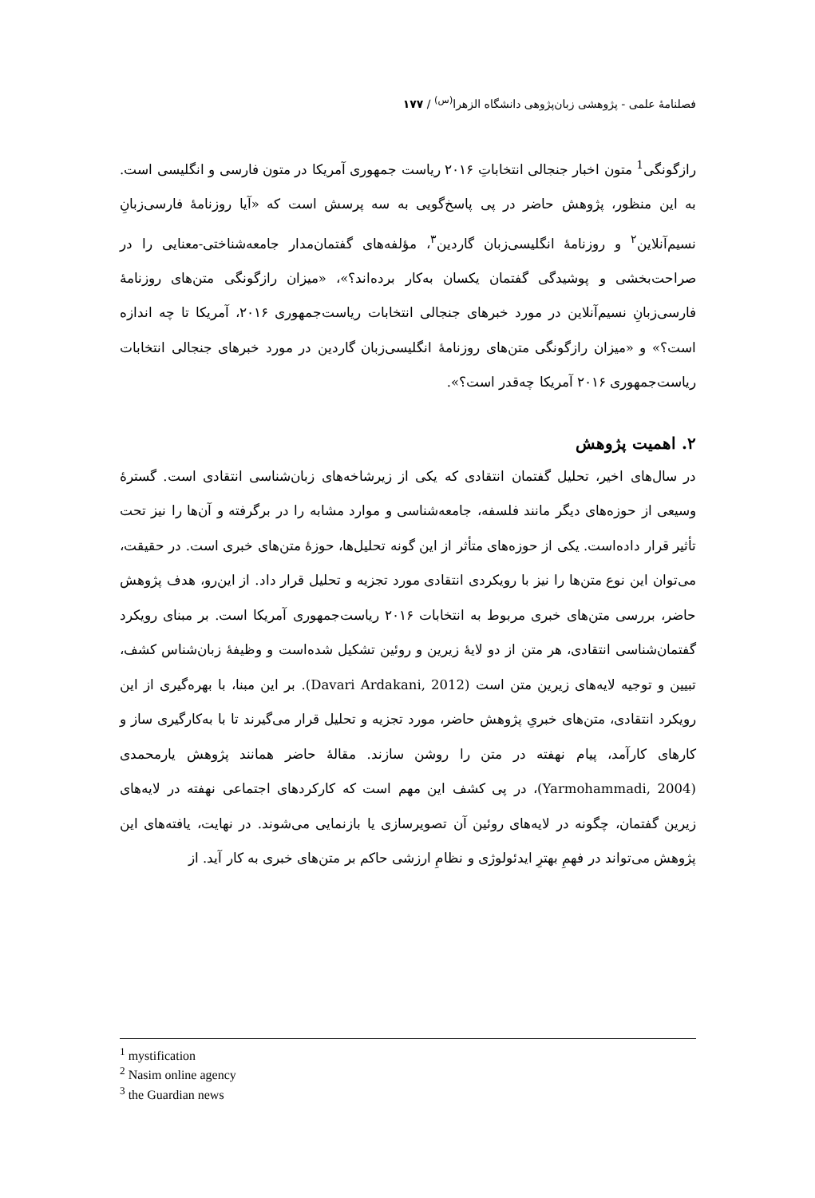فصلنامهٔ علمی - پژوهشی زبان‌پژوهی دانشگاه الزهرا<sup>(س)</sup> / ۱۷۷
رازگونگی<sup>1</sup> متون اخبار جنجالی انتخاباتِ ۲۰۱۶ ریاست جمهوری آمریکا در متون فارسی و انگلیسی است. به این منظور، پژوهش حاضر در پی پاسخ‌گویی به سه پرسش است که «آیا روزنامهٔ فارسی‌زبانِ نسیم‌آنلاین<sup>۲</sup> و روزنامهٔ انگلیسی‌زبان گاردین<sup>۳</sup>، مؤلفه‌های گفتمان‌مدار جامعه‌شناختی-معنایی را در صراحت‌بخشی و پوشیدگی گفتمان یکسان به‌کار برده‌اند؟»، «میزان رازگونگی متن‌های روزنامهٔ فارسی‌زبانِ نسیم‌آنلاین در مورد خبرهای جنجالی انتخابات ریاست‌جمهوری ۲۰۱۶، آمریکا تا چه اندازه است؟» و «میزان رازگونگی متن‌های روزنامهٔ انگلیسی‌زبان گاردین در مورد خبرهای جنجالی انتخابات ریاست‌جمهوری ۲۰۱۶ آمریکا چه‌قدر است؟».
۲. اهمیت پژوهش
در سال‌های اخیر، تحلیل گفتمان انتقادی که یکی از زیرشاخه‌های زبان‌شناسی انتقادی است. گسترهٔ وسیعی از حوزه‌های دیگر مانند فلسفه، جامعه‌شناسی و موارد مشابه را در برگرفته و آن‌ها را نیز تحت تأثیر قرار داده‌است. یکی از حوزه‌های متأثر از این گونه تحلیل‌ها، حوزهٔ متن‌های خبری است. در حقیقت، می‌توان این نوع متن‌ها را نیز با رویکردی انتقادی مورد تجزیه و تحلیل قرار داد. از این‌رو، هدف پژوهش حاضر، بررسی متن‌های خبری مربوط به انتخابات ۲۰۱۶ ریاست‌جمهوری آمریکا است. بر مبنای رویکرد گفتمان‌شناسی انتقادی، هر متن از دو لایهٔ زیرین و روئین تشکیل شده‌است و وظیفهٔ زبان‌شناس کشف، تبیین و توجیه لایه‌های زیرین متن است (Davari Ardakani, 2012). بر این مبنا، با بهره‌گیری از این رویکرد انتقادی، متن‌های خبریِ پژوهش حاضر، مورد تجزیه و تحلیل قرار می‌گیرند تا با به‌کارگیری ساز و کارهای کارآمد، پیام نهفته در متن را روشن سازند. مقالهٔ حاضر همانند پژوهش یارمحمدی (Yarmohammadi, 2004)، در پی کشف این مهم است که کارکردهای اجتماعی نهفته در لایه‌های زیرین گفتمان، چگونه در لایه‌های روئین آن تصویرسازی یا بازنمایی می‌شوند. در نهایت، یافته‌های این پژوهش می‌تواند در فهمِ بهترِ ایدئولوژی و نظامِ ارزشی حاکم بر متن‌های خبری به کار آید. از
<sup>1</sup> mystification
<sup>2</sup> Nasim online agency
<sup>3</sup> the Guardian news